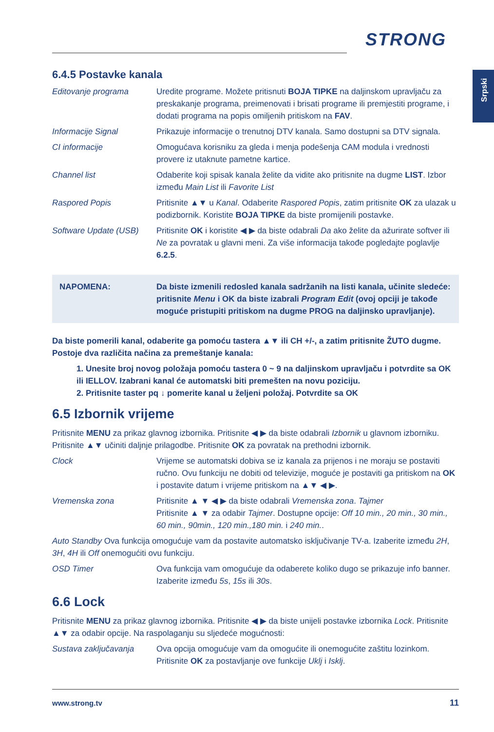STRONG
Srpski
6.4.5 Postavke kanala
Editovanje programa Uredite programe. Možete pritisnuti BOJA TIPKE na daljinskom upravljaču za preskakanje programa, preimenovati i brisati programe ili premjestiti programe, i dodati programa na popis omiljenih pritiskom na FAV.
Informacije Signal Prikazuje informacije o trenutnoj DTV kanala. Samo dostupni sa DTV signala.
CI informacije Omogućava korisniku za gleda i menja podešenja CAM modula i vrednosti provere iz utaknute pametne kartice.
Channel list Odaberite koji spisak kanala želite da vidite ako pritisnite na dugme LIST. Izbor između Main List ili Favorite List
Raspored Popis Pritisnite ▲▼ u Kanal. Odaberite Raspored Popis, zatim pritisnite OK za ulazak u podizbornik. Koristite BOJA TIPKE da biste promijenili postavke.
Software Update (USB)
Pritisnite OK i koristite ◀ ▶ da biste odabrali Da ako želite da ažurirate softver ili Ne za povratak u glavni meni. Za više informacija takođe pogledajte poglavlje 6.2.5.
NAPOMENA: Da biste izmenili redosled kanala sadržanih na listi kanala, učinite sledeće: pritisnite Menu i OK da biste izabrali Program Edit (ovoj opciji je takođe moguće pristupiti pritiskom na dugme PROG na daljinsko upravljanje).
Da biste pomerili kanal, odaberite ga pomoću tastera ▲▼ ili CH +/-, a zatim pritisnite ŽUTO dugme. Postoje dva različita načina za premeštanje kanala:
1. Unesite broj novog položaja pomoću tastera 0 ~ 9 na daljinskom upravljaču i potvrdite sa OK ili IELLOV. Izabrani kanal će automatski biti premešten na novu poziciju.
2. Pritisnite taster pq ↓ pomerite kanal u željeni položaj. Potvrdite sa OK
6.5 Izbornik vrijeme
Pritisnite MENU za prikaz glavnog izbornika. Pritisnite ◀ ▶ da biste odabrali Izbornik u glavnom izborniku. Pritisnite ▲▼ učiniti daljnje prilagodbe. Pritisnite OK za povratak na prethodni izbornik.
Clock Vrijeme se automatski dobiva se iz kanala za prijenos i ne moraju se postaviti ručno. Ovu funkciju ne dobiti od televizije, moguće je postaviti ga pritiskom na OK i postavite datum i vrijeme pritiskom na ▲▼ ◀ ▶.
Vremenska zona Pritisnite ▲ ▼ ◀ ▶ da biste odabrali Vremenska zona. Tajmer
Pritisnite ▲ ▼ za odabir Tajmer. Dostupne opcije: Off 10 min., 20 min., 30 min., 60 min., 90min., 120 min.,180 min. i 240 min..
Auto Standby Ova funkcija omogućuje vam da postavite automatsko isključivanje TV-a. Izaberite između 2H, 3H, 4H ili Off onemogućiti ovu funkciju.
OSD Timer Ova funkcija vam omogućuje da odaberete koliko dugo se prikazuje info banner. Izaberite između 5s, 15s ili 30s.
6.6 Lock
Pritisnite MENU za prikaz glavnog izbornika. Pritisnite ◀ ▶ da biste unijeli postavke izbornika Lock. Pritisnite ▲▼ za odabir opcije. Na raspolaganju su sljedeće mogućnosti:
Sustava zaključavanja
Ova opcija omogućuje vam da omogućite ili onemogućite zaštitu lozinkom. Pritisnite OK za postavljanje ove funkcije Uklj i Isklj.
www.strong.tv 11